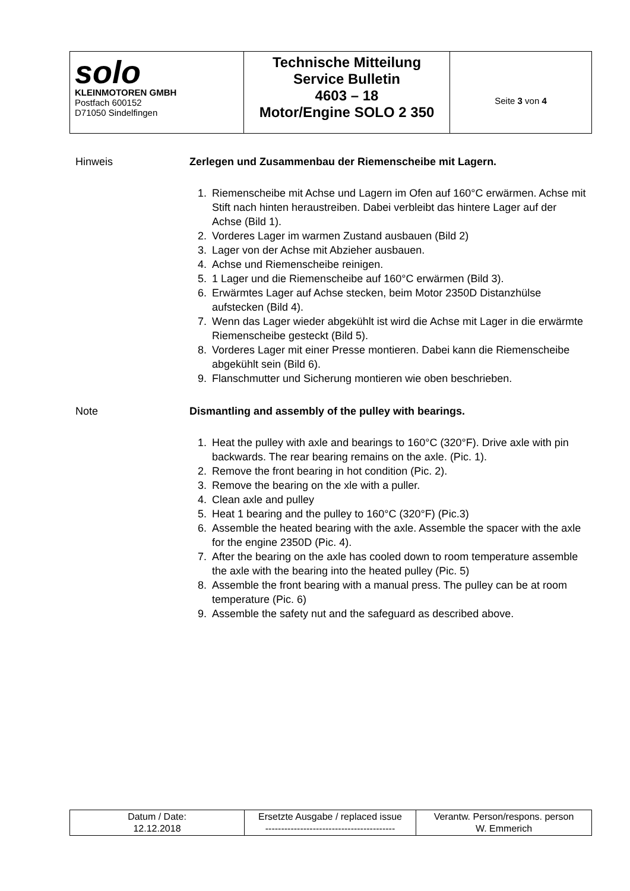| solo KLEINMOTOREN GMBH Postfach 600152 D71050 Sindelfingen | Technische Mitteilung Service Bulletin 4603 – 18 Motor/Engine SOLO 2 350 | Seite 3 von 4 |
Hinweis Zerlegen und Zusammenbau der Riemenscheibe mit Lagern.
1. Riemenscheibe mit Achse und Lagern im Ofen auf 160°C erwärmen. Achse mit Stift nach hinten heraustreiben. Dabei verbleibt das hintere Lager auf der Achse (Bild 1).
2. Vorderes Lager im warmen Zustand ausbauen (Bild 2)
3. Lager von der Achse mit Abzieher ausbauen.
4. Achse und Riemenscheibe reinigen.
5. 1 Lager und die Riemenscheibe auf 160°C erwärmen (Bild 3).
6. Erwärmtes Lager auf Achse stecken, beim Motor 2350D Distanzhülse aufstecken (Bild 4).
7. Wenn das Lager wieder abgekühlt ist wird die Achse mit Lager in die erwärmte Riemenscheibe gesteckt (Bild 5).
8. Vorderes Lager mit einer Presse montieren. Dabei kann die Riemenscheibe abgekühlt sein (Bild 6).
9. Flanschmutter und Sicherung montieren wie oben beschrieben.
Note Dismantling and assembly of the pulley with bearings.
1. Heat the pulley with axle and bearings to 160°C (320°F). Drive axle with pin backwards. The rear bearing remains on the axle. (Pic. 1).
2. Remove the front bearing in hot condition (Pic. 2).
3. Remove the bearing on the xle with a puller.
4. Clean axle and pulley
5. Heat 1 bearing and the pulley to 160°C (320°F) (Pic.3)
6. Assemble the heated bearing with the axle. Assemble the spacer with the axle for the engine 2350D (Pic. 4).
7. After the bearing on the axle has cooled down to room temperature assemble the axle with the bearing into the heated pulley (Pic. 5)
8. Assemble the front bearing with a manual press. The pulley can be at room temperature (Pic. 6)
9. Assemble the safety nut and the safeguard as described above.
| Datum / Date: 12.12.2018 | Ersetzte Ausgabe / replaced issue ----------------------------------------- | Verantw. Person/respons. person W. Emmerich |